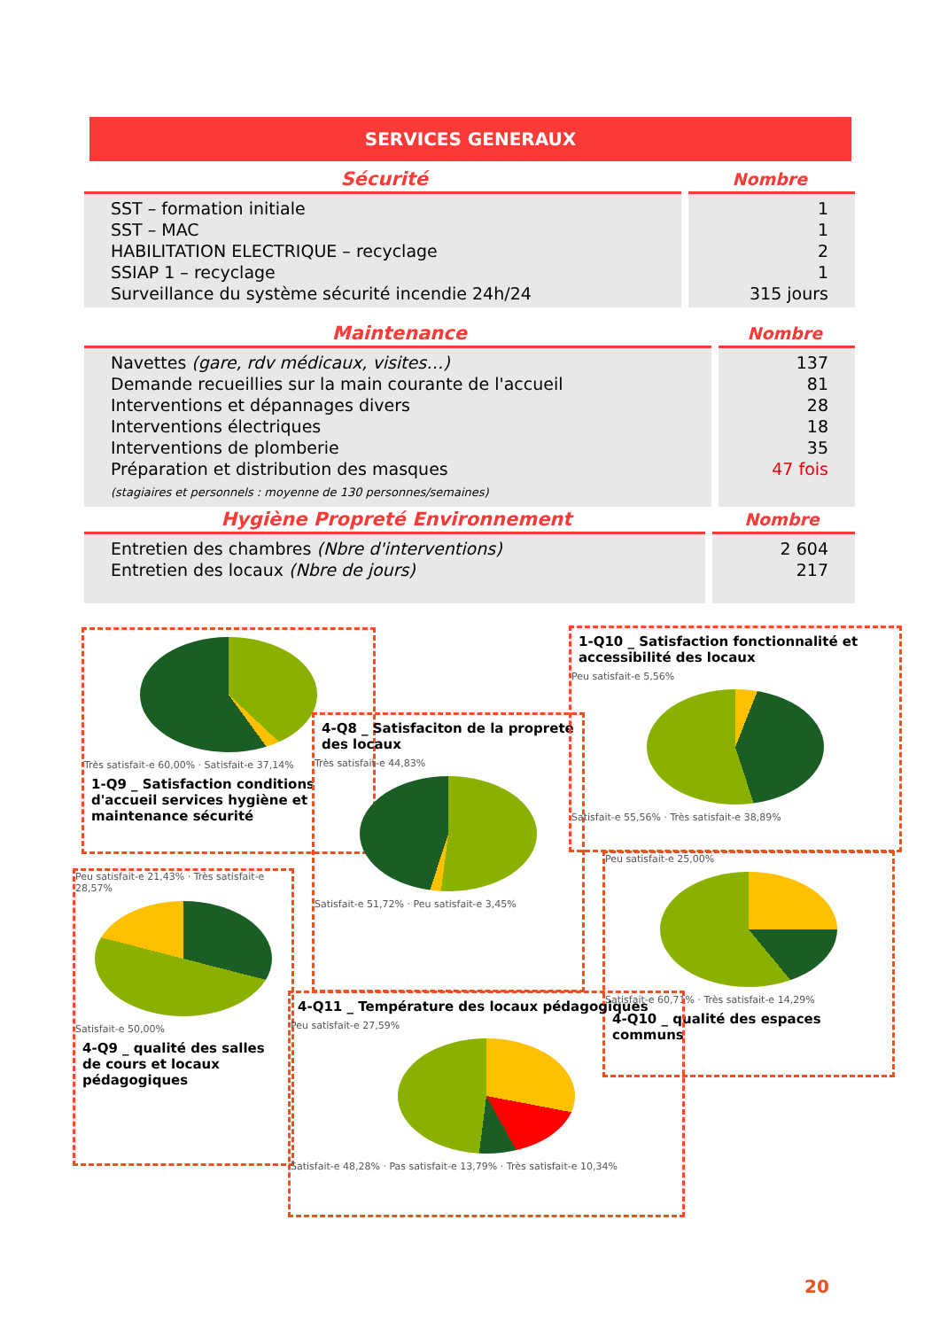SERVICES GENERAUX
| Sécurité | Nombre |
| --- | --- |
| SST – formation initiale SST – MAC HABILITATION ELECTRIQUE – recyclage SSIAP 1 – recyclage Surveillance du système sécurité incendie 24h/24 | 1 1 2 1 315 jours |
| Maintenance | Nombre |
| --- | --- |
| Navettes (gare, rdv médicaux, visites…) Demande recueillies sur la main courante de l'accueil Interventions et dépannages divers Interventions électriques Interventions de plomberie Préparation et distribution des masques (stagiaires et personnels : moyenne de 130 personnes/semaines) | 137 81 28 18 35 47 fois |
| Hygiène Propreté Environnement | Nombre |
| --- | --- |
| Entretien des chambres (Nbre d'interventions) Entretien des locaux (Nbre de jours) | 2 604 217 |
Très satisfait-e 60,00% · Satisfait-e 37,14%
1-Q9 _ Satisfaction conditions d'accueil services hygiène et maintenance sécurité
4-Q8 _ Satisfaciton de la propreté des locaux
Très satisfait-e 44,83%
Satisfait-e 51,72% · Peu satisfait-e 3,45%
1-Q10 _ Satisfaction fonctionnalité et accessibilité des locaux
Peu satisfait-e 5,56%
Satisfait-e 55,56% · Très satisfait-e 38,89%
Peu satisfait-e 21,43% · Très satisfait-e 28,57%
Satisfait-e 50,00%
4-Q9 _ qualité des salles de cours et locaux pédagogiques
Peu satisfait-e 25,00%
Satisfait-e 60,71% · Très satisfait-e 14,29%
4-Q10 _ qualité des espaces communs
4-Q11 _ Température des locaux pédagogiques
Peu satisfait-e 27,59%
Satisfait-e 48,28% · Pas satisfait-e 13,79% · Très satisfait-e 10,34%
20